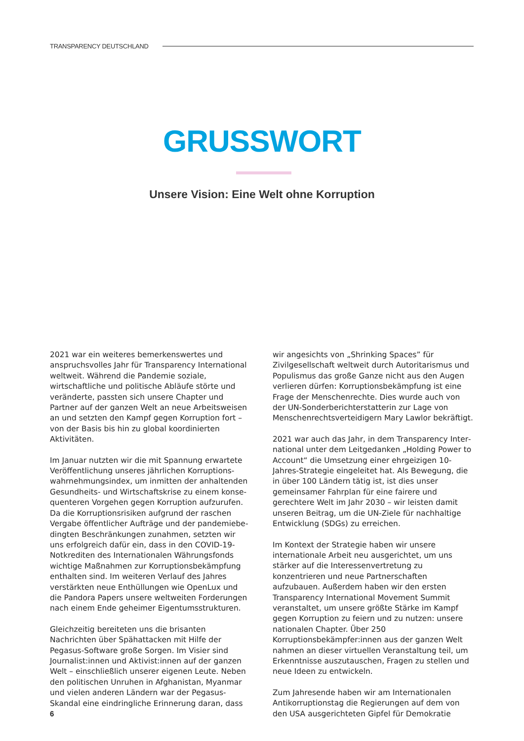TRANSPARENCY DEUTSCHLAND
GRUSSWORT
Unsere Vision: Eine Welt ohne Korruption
2021 war ein weiteres bemerkenswertes und anspruchsvolles Jahr für Transparency International weltweit. Während die Pandemie soziale, wirtschaftliche und politische Abläufe störte und veränderte, passten sich unsere Chapter und Partner auf der ganzen Welt an neue Arbeitsweisen an und setzten den Kampf gegen Korruption fort – von der Basis bis hin zu global koordinierten Aktivitäten.
Im Januar nutzten wir die mit Spannung erwartete Veröffentlichung unseres jährlichen Korruptions­wahrnehmungsindex, um inmitten der anhaltenden Gesundheits- und Wirtschaftskrise zu einem konse­quenteren Vorgehen gegen Korruption aufzurufen. Da die Korruptionsrisiken aufgrund der raschen Vergabe öffentlicher Aufträge und der pandemiebe­dingten Beschränkungen zunahmen, setzten wir uns erfolgreich dafür ein, dass in den COVID-19-Notkre­diten des Internationalen Währungsfonds wichtige Maßnahmen zur Korruptionsbekämpfung enthalten sind. Im weiteren Verlauf des Jahres verstärkten neue Enthüllungen wie OpenLux und die Pandora Papers unsere weltweiten Forderungen nach einem Ende geheimer Eigentumsstrukturen.
Gleichzeitig bereiteten uns die brisanten Nachrichten über Spähattacken mit Hilfe der Pegasus-Software große Sorgen. Im Visier sind Journalist:innen und Aktivist:innen auf der ganzen Welt – einschließlich unserer eigenen Leute. Neben den politischen Un­ruhen in Afghanistan, Myanmar und vielen anderen Ländern war der Pegasus-Skandal eine eindringliche Erinnerung daran, dass wir angesichts von „Shrinking Spaces” für Zivilgesellschaft weltweit durch Autorita­rismus und Populismus das große Ganze nicht aus den Augen verlieren dürfen: Korruptionsbekämpfung ist eine Frage der Menschenrechte. Dies wurde auch von der UN-Sonderberichterstatterin zur Lage von Menschenrechtsverteidigern Mary Lawlor bekräftigt.
2021 war auch das Jahr, in dem Transparency Inter­national unter dem Leitgedanken „Holding Power to Account“ die Umsetzung einer ehrgeizigen 10-Jahres-Strategie eingeleitet hat. Als Bewegung, die in über 100 Ländern tätig ist, ist dies unser gemeinsamer Fahrplan für eine fairere und gerechtere Welt im Jahr 2030 – wir leisten damit unseren Beitrag, um die UN-Ziele für nachhaltige Entwicklung (SDGs) zu erreichen.
Im Kontext der Strategie haben wir unsere internatio­nale Arbeit neu ausgerichtet, um uns stärker auf die Interessenvertretung zu konzentrieren und neue Part­nerschaften aufzubauen. Außerdem haben wir den ersten Transparency International Movement Summit veranstaltet, um unsere größte Stärke im Kampf gegen Korruption zu feiern und zu nutzen: unsere nationalen Chapter. Über 250 Korruptionsbekämpfer:innen aus der ganzen Welt nahmen an dieser virtuellen Veran­staltung teil, um Erkenntnisse auszutauschen, Fragen zu stellen und neue Ideen zu entwickeln.
Zum Jahresende haben wir am Internationalen Antikorruptionstag die Regierungen auf dem von den USA ausgerichteten Gipfel für Demokratie
6